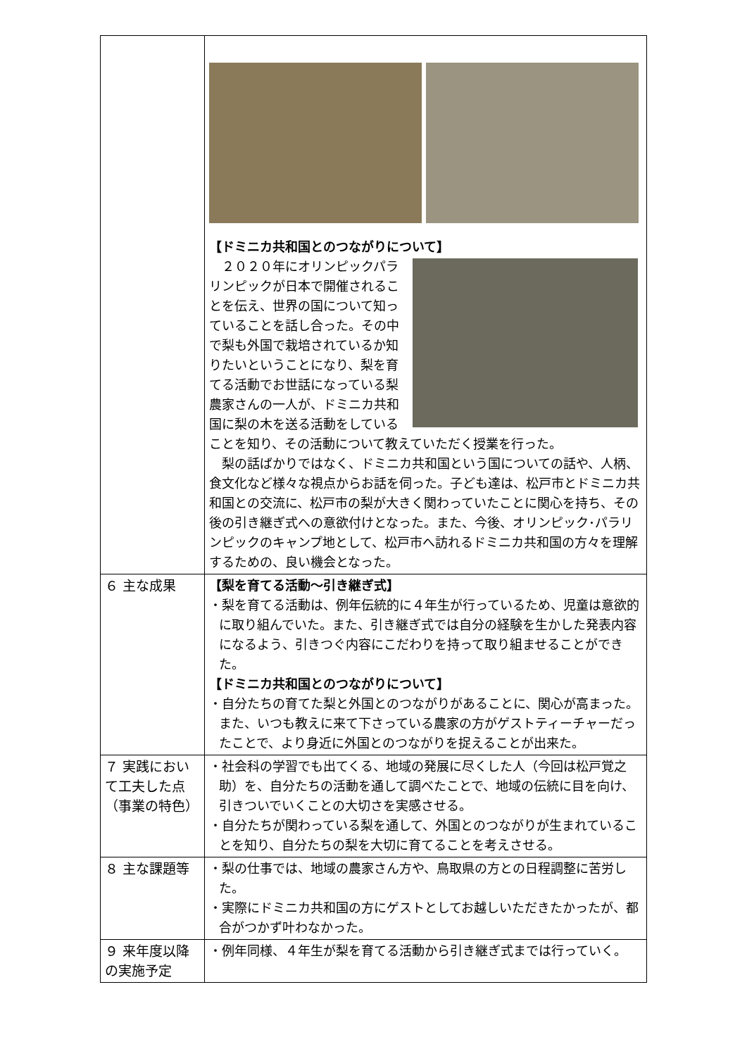| | 【ドミニカ共和国とのつながりについて】 ２０２０年にオリンピックパラリンピックが日本で開催されることを伝え、世界の国について知っていることを話し合った。その中で梨も外国で栽培されているか知りたいということになり、梨を育てる活動でお世話になっている梨農家さんの一人が、ドミニカ共和国に梨の木を送る活動をしていることを知り、その活動について教えていただく授業を行った。 梨の話ばかりではなく、ドミニカ共和国という国についての話や、人柄、食文化など様々な視点からお話を伺った。子ども達は、松戸市とドミニカ共和国との交流に、松戸市の梨が大きく関わっていたことに関心を持ち、その後の引き継ぎ式への意欲付けとなった。また、今後、オリンピック･パラリンピックのキャンプ地として、松戸市へ訪れるドミニカ共和国の方々を理解するための、良い機会となった。 |
| ６ 主な成果 | 【梨を育てる活動～引き継ぎ式】 ・梨を育てる活動は、例年伝統的に４年生が行っているため、児童は意欲的に取り組んでいた。また、引き継ぎ式では自分の経験を生かした発表内容になるよう、引きつぐ内容にこだわりを持って取り組ませることができた。 【ドミニカ共和国とのつながりについて】 ・自分たちの育てた梨と外国とのつながりがあることに、関心が高まった。また、いつも教えに来て下さっている農家の方がゲストティーチャーだったことで、より身近に外国とのつながりを捉えることが出来た。 |
| ７ 実践において工夫した点（事業の特色） | ・社会科の学習でも出てくる、地域の発展に尽くした人（今回は松戸覚之助）を、自分たちの活動を通して調べたことで、地域の伝統に目を向け、引きついでいくことの大切さを実感させる。 ・自分たちが関わっている梨を通して、外国とのつながりが生まれていることを知り、自分たちの梨を大切に育てることを考えさせる。 |
| ８ 主な課題等 | ・梨の仕事では、地域の農家さん方や、鳥取県の方との日程調整に苦労した。 ・実際にドミニカ共和国の方にゲストとしてお越しいただきたかったが、都合がつかず叶わなかった。 |
| ９ 来年度以降の実施予定 | ・例年同様、４年生が梨を育てる活動から引き継ぎ式までは行っていく。 |